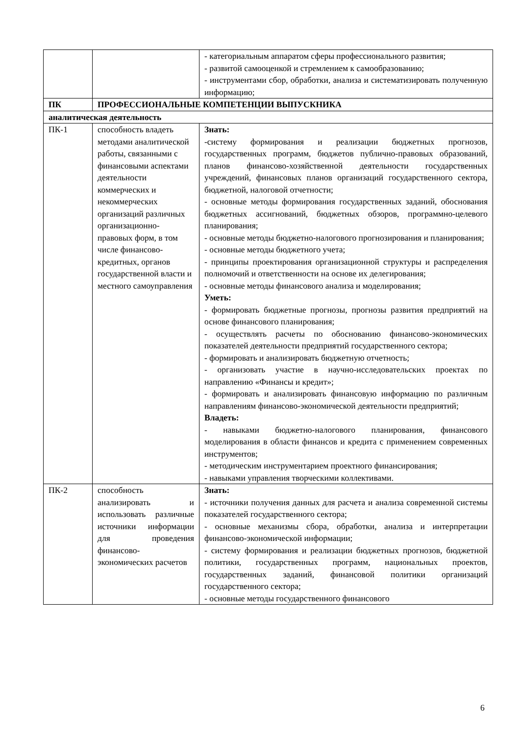| | | - категориальным аппаратом сферы профессионального развития; - развитой самооценкой и стремлением к самообразованию; - инструментами сбор, обработки, анализа и систематизировать полученную информацию; |
| ПК | ПРОФЕССИОНАЛЬНЫЕ КОМПЕТЕНЦИИ ВЫПУСКНИКА | |
| аналитическая деятельность | | |
| ПК-1 | способность владеть методами аналитической работы, связанными с финансовыми аспектами деятельности коммерческих и некоммерческих организаций различных организационно-правовых форм, в том числе финансово-кредитных, органов государственной власти и местного самоуправления | Знать: -систему формирования и реализации бюджетных прогнозов, государственных программ, бюджетов публично-правовых образований, планов финансово-хозяйственной деятельности государственных учреждений, финансовых планов организаций государственного сектора, бюджетной, налоговой отчетности; - основные методы формирования государственных заданий, обоснования бюджетных ассигнований, бюджетных обзоров, программно-целевого планирования; - основные методы бюджетно-налогового прогнозирования и планирования; - основные методы бюджетного учета; - принципы проектирования организационной структуры и распределения полномочий и ответственности на основе их делегирования; - основные методы финансового анализа и моделирования; Уметь: - формировать бюджетные прогнозы, прогнозы развития предприятий на основе финансового планирования; - осуществлять расчеты по обоснованию финансово-экономических показателей деятельности предприятий государственного сектора; - формировать и анализировать бюджетную отчетность; - организовать участие в научно-исследовательских проектах по направлению «Финансы и кредит»; - формировать и анализировать финансовую информацию по различным направлениям финансово-экономической деятельности предприятий; Владеть: - навыками бюджетно-налогового планирования, финансового моделирования в области финансов и кредита с применением современных инструментов; - методическим инструментарием проектного финансирования; - навыками управления творческими коллективами. |
| ПК-2 | способность анализировать и использовать различные источники информации для проведения финансово-экономических расчетов | Знать: - источники получения данных для расчета и анализа современной системы показателей государственного сектора; - основные механизмы сбора, обработки, анализа и интерпретации финансово-экономической информации; - систему формирования и реализации бюджетных прогнозов, бюджетной политики, государственных программ, национальных проектов, государственных заданий, финансовой политики организаций государственного сектора; - основные методы государственного финансового |
6